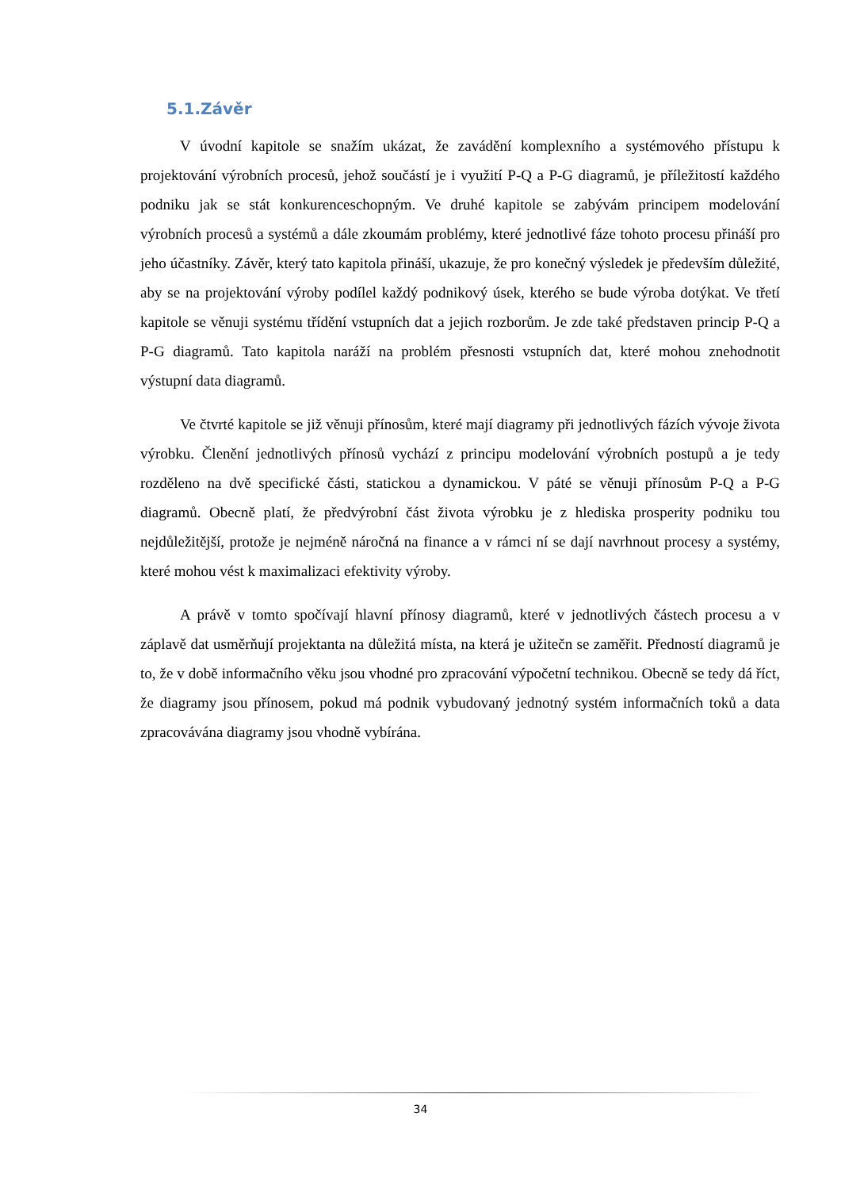5.1.Závěr
V úvodní kapitole se snažím ukázat, že zavádění komplexního a systémového přístupu k projektování výrobních procesů, jehož součástí je i využití P-Q a P-G diagramů, je příležitostí každého podniku jak se stát konkurenceschopným. Ve druhé kapitole se zabývám principem modelování výrobních procesů a systémů a dále zkoumám problémy, které jednotlivé fáze tohoto procesu přináší pro jeho účastníky. Závěr, který tato kapitola přináší, ukazuje, že pro konečný výsledek je především důležité, aby se na projektování výroby podílel každý podnikový úsek, kterého se bude výroba dotýkat. Ve třetí kapitole se věnuji systému třídění vstupních dat a jejich rozborům. Je zde také představen princip P-Q a P-G diagramů. Tato kapitola naráží na problém přesnosti vstupních dat, které mohou znehodnotit výstupní data diagramů.
Ve čtvrté kapitole se již věnuji přínosům, které mají diagramy při jednotlivých fázích vývoje života výrobku. Členění jednotlivých přínosů vychází z principu modelování výrobních postupů a je tedy rozděleno na dvě specifické části, statickou a dynamickou. V páté se věnuji přínosům P-Q a P-G diagramů. Obecně platí, že předvýrobní část života výrobku je z hlediska prosperity podniku tou nejdůležitější, protože je nejméně náročná na finance a v rámci ní se dají navrhnout procesy a systémy, které mohou vést k maximalizaci efektivity výroby.
A právě v tomto spočívají hlavní přínosy diagramů, které v jednotlivých částech procesu a v záplavě dat usměrňují projektanta na důležitá místa, na která je užitečn se zaměřit. Předností diagramů je to, že v době informačního věku jsou vhodné pro zpracování výpočetní technikou. Obecně se tedy dá říct, že diagramy jsou přínosem, pokud má podnik vybudovaný jednotný systém informačních toků a data zpracovávána diagramy jsou vhodně vybírána.
34